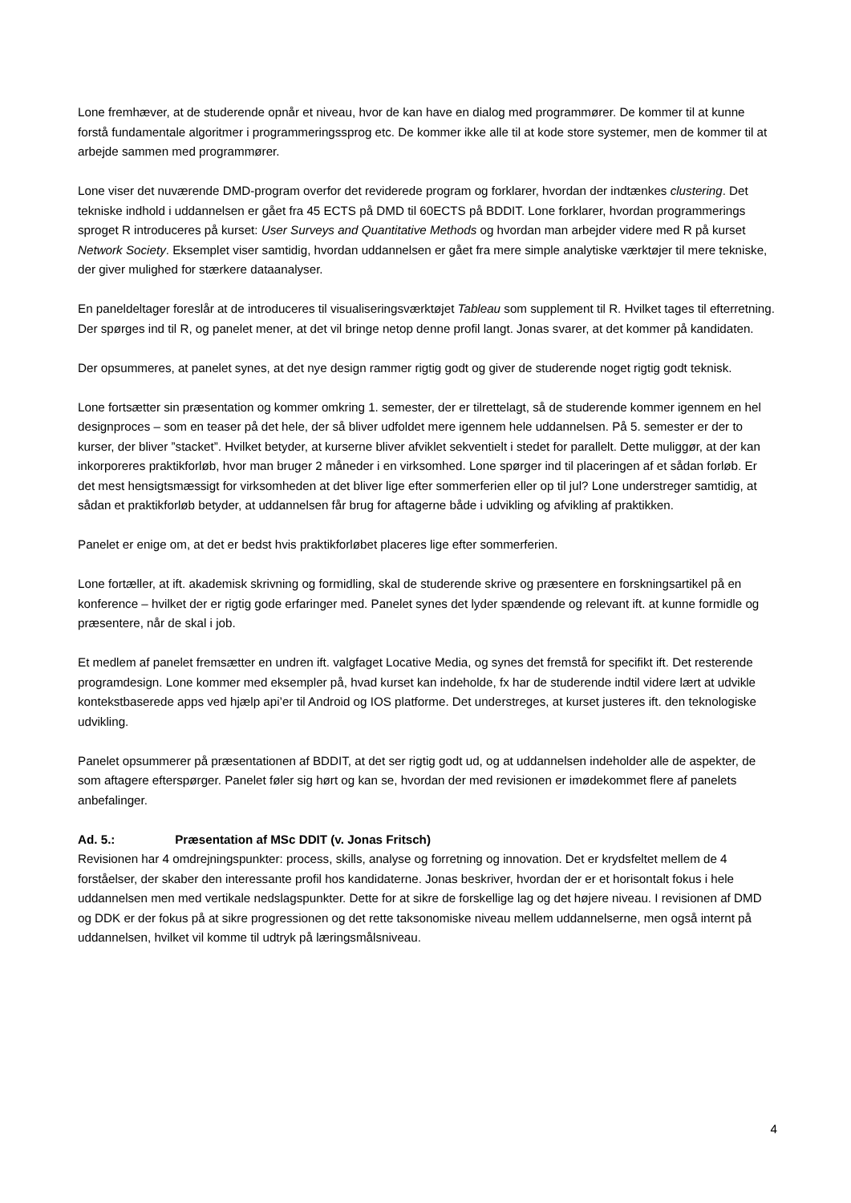Lone fremhæver, at de studerende opnår et niveau, hvor de kan have en dialog med programmører. De kommer til at kunne forstå fundamentale algoritmer i programmeringssprog etc. De kommer ikke alle til at kode store systemer, men de kommer til at arbejde sammen med programmører.
Lone viser det nuværende DMD-program overfor det reviderede program og forklarer, hvordan der indtænkes clustering. Det tekniske indhold i uddannelsen er gået fra 45 ECTS på DMD til 60ECTS på BDDIT. Lone forklarer, hvordan programmerings sproget R introduceres på kurset: User Surveys and Quantitative Methods og hvordan man arbejder videre med R på kurset Network Society. Eksemplet viser samtidig, hvordan uddannelsen er gået fra mere simple analytiske værktøjer til mere tekniske, der giver mulighed for stærkere dataanalyser.
En paneldeltager foreslår at de introduceres til visualiseringsværktøjet Tableau som supplement til R. Hvilket tages til efterretning. Der spørges ind til R, og panelet mener, at det vil bringe netop denne profil langt. Jonas svarer, at det kommer på kandidaten.
Der opsummeres, at panelet synes, at det nye design rammer rigtig godt og giver de studerende noget rigtig godt teknisk.
Lone fortsætter sin præsentation og kommer omkring 1. semester, der er tilrettelagt, så de studerende kommer igennem en hel designproces – som en teaser på det hele, der så bliver udfoldet mere igennem hele uddannelsen. På 5. semester er der to kurser, der bliver ”stacket”. Hvilket betyder, at kurserne bliver afviklet sekventielt i stedet for parallelt. Dette muliggør, at der kan inkorporeres praktikforløb, hvor man bruger 2 måneder i en virksomhed. Lone spørger ind til placeringen af et sådan forløb. Er det mest hensigtsmæssigt for virksomheden at det bliver lige efter sommerferien eller op til jul? Lone understreger samtidig, at sådan et praktikforløb betyder, at uddannelsen får brug for aftagerne både i udvikling og afvikling af praktikken.
Panelet er enige om, at det er bedst hvis praktikforløbet placeres lige efter sommerferien.
Lone fortæller, at ift. akademisk skrivning og formidling, skal de studerende skrive og præsentere en forskningsartikel på en konference – hvilket der er rigtig gode erfaringer med. Panelet synes det lyder spændende og relevant ift. at kunne formidle og præsentere, når de skal i job.
Et medlem af panelet fremsætter en undren ift. valgfaget Locative Media, og synes det fremstå for specifikt ift. Det resterende programdesign. Lone kommer med eksempler på, hvad kurset kan indeholde, fx har de studerende indtil videre lært at udvikle kontekstbaserede apps ved hjælp api’er til Android og IOS platforme. Det understreges, at kurset justeres ift. den teknologiske udvikling.
Panelet opsummerer på præsentationen af BDDIT, at det ser rigtig godt ud, og at uddannelsen indeholder alle de aspekter, de som aftagere efterspørger. Panelet føler sig hørt og kan se, hvordan der med revisionen er imødekommet flere af panelets anbefalinger.
Ad. 5.: Præsentation af MSc DDIT (v. Jonas Fritsch)
Revisionen har 4 omdrejningspunkter: process, skills, analyse og forretning og innovation. Det er krydsfeltet mellem de 4 forståelser, der skaber den interessante profil hos kandidaterne. Jonas beskriver, hvordan der er et horisontalt fokus i hele uddannelsen men med vertikale nedslagspunkter. Dette for at sikre de forskellige lag og det højere niveau. I revisionen af DMD og DDK er der fokus på at sikre progressionen og det rette taksonomiske niveau mellem uddannelserne, men også internt på uddannelsen, hvilket vil komme til udtryk på læringsmålsniveau.
4